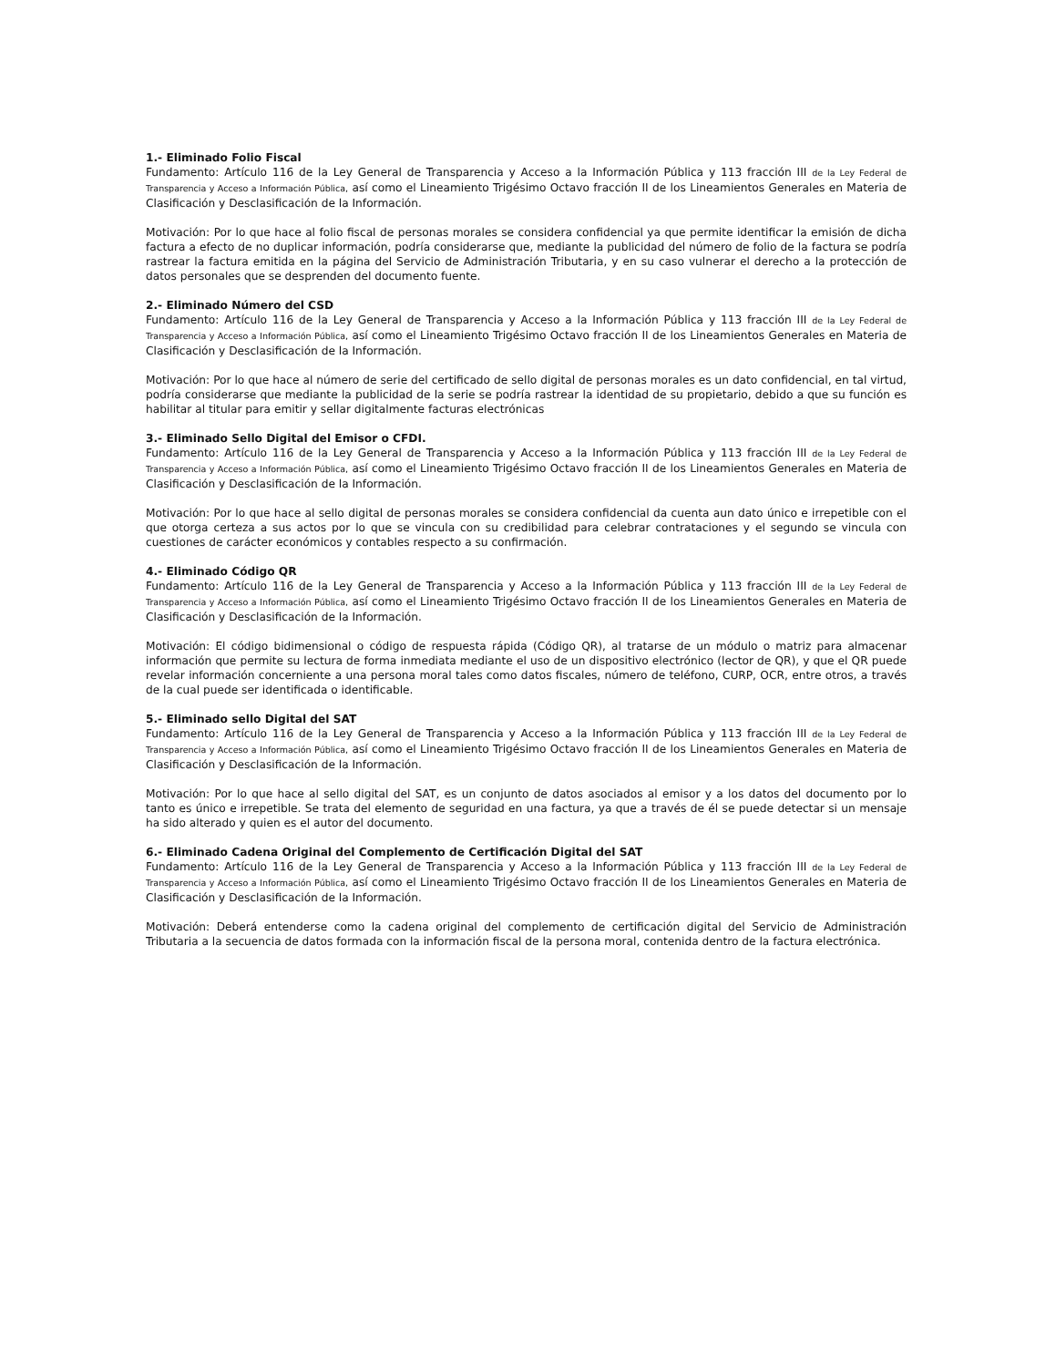1.- Eliminado Folio Fiscal
Fundamento: Artículo 116 de la Ley General de Transparencia y Acceso a la Información Pública y 113 fracción III de la Ley Federal de Transparencia y Acceso a Información Pública, así como el Lineamiento Trigésimo Octavo fracción II de los Lineamientos Generales en Materia de Clasificación y Desclasificación de la Información.
Motivación: Por lo que hace al folio fiscal de personas morales se considera confidencial ya que permite identificar la emisión de dicha factura a efecto de no duplicar información, podría considerarse que, mediante la publicidad del número de folio de la factura se podría rastrear la factura emitida en la página del Servicio de Administración Tributaria, y en su caso vulnerar el derecho a la protección de datos personales que se desprenden del documento fuente.
2.- Eliminado Número del CSD
Fundamento: Artículo 116 de la Ley General de Transparencia y Acceso a la Información Pública y 113 fracción III de la Ley Federal de Transparencia y Acceso a Información Pública, así como el Lineamiento Trigésimo Octavo fracción II de los Lineamientos Generales en Materia de Clasificación y Desclasificación de la Información.
Motivación: Por lo que hace al número de serie del certificado de sello digital de personas morales es un dato confidencial, en tal virtud, podría considerarse que mediante la publicidad de la serie se podría rastrear la identidad de su propietario, debido a que su función es habilitar al titular para emitir y sellar digitalmente facturas electrónicas
3.- Eliminado Sello Digital del Emisor o CFDI.
Fundamento: Artículo 116 de la Ley General de Transparencia y Acceso a la Información Pública y 113 fracción III de la Ley Federal de Transparencia y Acceso a Información Pública, así como el Lineamiento Trigésimo Octavo fracción II de los Lineamientos Generales en Materia de Clasificación y Desclasificación de la Información.
Motivación: Por lo que hace al sello digital de personas morales se considera confidencial da cuenta aun dato único e irrepetible con el que otorga certeza a sus actos por lo que se vincula con su credibilidad para celebrar contrataciones y el segundo se vincula con cuestiones de carácter económicos y contables respecto a su confirmación.
4.- Eliminado Código QR
Fundamento: Artículo 116 de la Ley General de Transparencia y Acceso a la Información Pública y 113 fracción III de la Ley Federal de Transparencia y Acceso a Información Pública, así como el Lineamiento Trigésimo Octavo fracción II de los Lineamientos Generales en Materia de Clasificación y Desclasificación de la Información.
Motivación: El código bidimensional o código de respuesta rápida (Código QR), al tratarse de un módulo o matriz para almacenar información que permite su lectura de forma inmediata mediante el uso de un dispositivo electrónico (lector de QR), y que el QR puede revelar información concerniente a una persona moral tales como datos fiscales, número de teléfono, CURP, OCR, entre otros, a través de la cual puede ser identificada o identificable.
5.- Eliminado sello Digital del SAT
Fundamento: Artículo 116 de la Ley General de Transparencia y Acceso a la Información Pública y 113 fracción III de la Ley Federal de Transparencia y Acceso a Información Pública, así como el Lineamiento Trigésimo Octavo fracción II de los Lineamientos Generales en Materia de Clasificación y Desclasificación de la Información.
Motivación: Por lo que hace al sello digital del SAT, es un conjunto de datos asociados al emisor y a los datos del documento por lo tanto es único e irrepetible. Se trata del elemento de seguridad en una factura, ya que a través de él se puede detectar si un mensaje ha sido alterado y quien es el autor del documento.
6.- Eliminado Cadena Original del Complemento de Certificación Digital del SAT
Fundamento: Artículo 116 de la Ley General de Transparencia y Acceso a la Información Pública y 113 fracción III de la Ley Federal de Transparencia y Acceso a Información Pública, así como el Lineamiento Trigésimo Octavo fracción II de los Lineamientos Generales en Materia de Clasificación y Desclasificación de la Información.
Motivación: Deberá entenderse como la cadena original del complemento de certificación digital del Servicio de Administración Tributaria a la secuencia de datos formada con la información fiscal de la persona moral, contenida dentro de la factura electrónica.